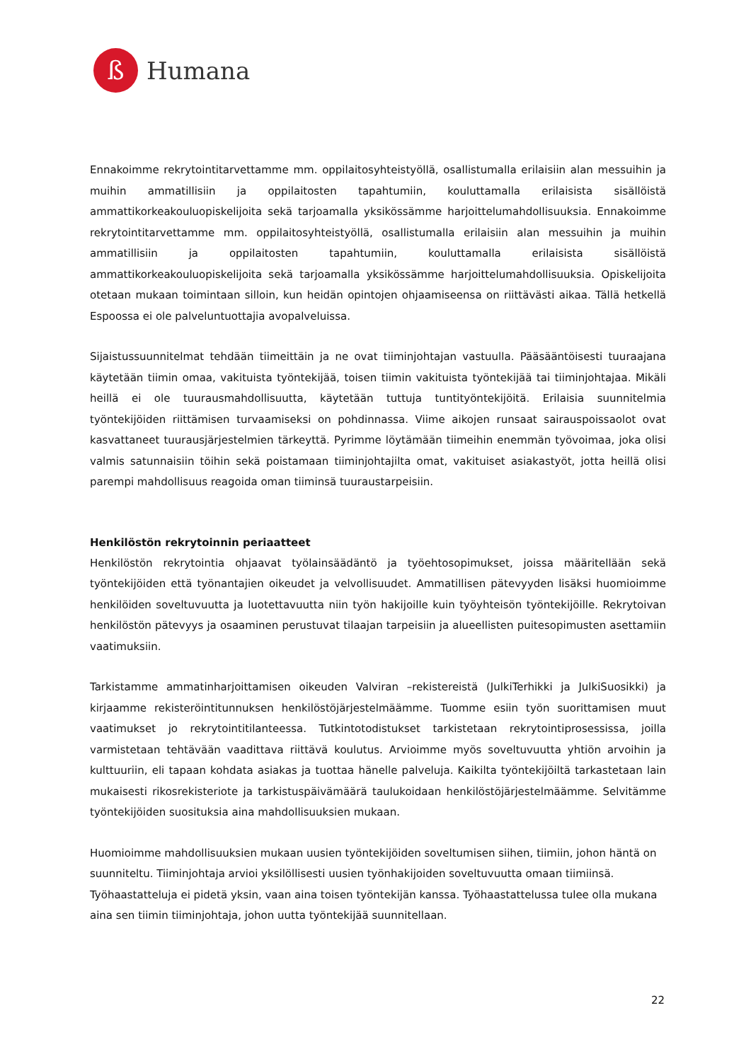ß
Humana
Ennakoimme rekrytointitarvettamme mm. oppilaitosyhteistyöllä, osallistumalla erilaisiin alan messuihin ja muihin ammatillisiin ja oppilaitosten tapahtumiin, kouluttamalla erilaisista sisällöistä ammattikorkeakouluopiskelijoita sekä tarjoamalla yksikössämme harjoittelumahdollisuuksia. Ennakoimme rekrytointitarvettamme mm. oppilaitosyhteistyöllä, osallistumalla erilaisiin alan messuihin ja muihin ammatillisiin ja oppilaitosten tapahtumiin, kouluttamalla erilaisista sisällöistä ammattikorkeakouluopiskelijoita sekä tarjoamalla yksikössämme harjoittelumahdollisuuksia. Opiskelijoita otetaan mukaan toimintaan silloin, kun heidän opintojen ohjaamiseensa on riittävästi aikaa. Tällä hetkellä Espoossa ei ole palveluntuottajia avopalveluissa.
Sijaistussuunnitelmat tehdään tiimeittäin ja ne ovat tiiminjohtajan vastuulla. Pääsääntöisesti tuuraajana käytetään tiimin omaa, vakituista työntekijää, toisen tiimin vakituista työntekijää tai tiiminjohtajaa. Mikäli heillä ei ole tuurausmahdollisuutta, käytetään tuttuja tuntityöntekijöitä. Erilaisia suunnitelmia työntekijöiden riittämisen turvaamiseksi on pohdinnassa. Viime aikojen runsaat sairauspoissaolot ovat kasvattaneet tuurausjärjestelmien tärkeyttä. Pyrimme löytämään tiimeihin enemmän työvoimaa, joka olisi valmis satunnaisiin töihin sekä poistamaan tiiminjohtajilta omat, vakituiset asiakastyöt, jotta heillä olisi parempi mahdollisuus reagoida oman tiiminsä tuuraustarpeisiin.
Henkilöstön rekrytoinnin periaatteet
Henkilöstön rekrytointia ohjaavat työlainsäädäntö ja työehtosopimukset, joissa määritellään sekä työntekijöiden että työnantajien oikeudet ja velvollisuudet. Ammatillisen pätevyyden lisäksi huomioimme henkilöiden soveltuvuutta ja luotettavuutta niin työn hakijoille kuin työyhteisön työntekijöille. Rekrytoivan henkilöstön pätevyys ja osaaminen perustuvat tilaajan tarpeisiin ja alueellisten puitesopimusten asettamiin vaatimuksiin.
Tarkistamme ammatinharjoittamisen oikeuden Valviran –rekistereistä (JulkiTerhikki ja JulkiSuosikki) ja kirjaamme rekisteröintitunnuksen henkilöstöjärjestelmäämme. Tuomme esiin työn suorittamisen muut vaatimukset jo rekrytointitilanteessa. Tutkintotodistukset tarkistetaan rekrytointiprosessissa, joilla varmistetaan tehtävään vaadittava riittävä koulutus. Arvioimme myös soveltuvuutta yhtiön arvoihin ja kulttuuriin, eli tapaan kohdata asiakas ja tuottaa hänelle palveluja. Kaikilta työntekijöiltä tarkastetaan lain mukaisesti rikosrekisteriote ja tarkistuspäivämäärä taulukoidaan henkilöstöjärjestelmäämme. Selvitämme työntekijöiden suosituksia aina mahdollisuuksien mukaan.
Huomioimme mahdollisuuksien mukaan uusien työntekijöiden soveltumisen siihen, tiimiin, johon häntä on suunniteltu. Tiiminjohtaja arvioi yksilöllisesti uusien työnhakijoiden soveltuvuutta omaan tiimiinsä. Työhaastatteluja ei pidetä yksin, vaan aina toisen työntekijän kanssa. Työhaastattelussa tulee olla mukana aina sen tiimin tiiminjohtaja, johon uutta työntekijää suunnitellaan.
22